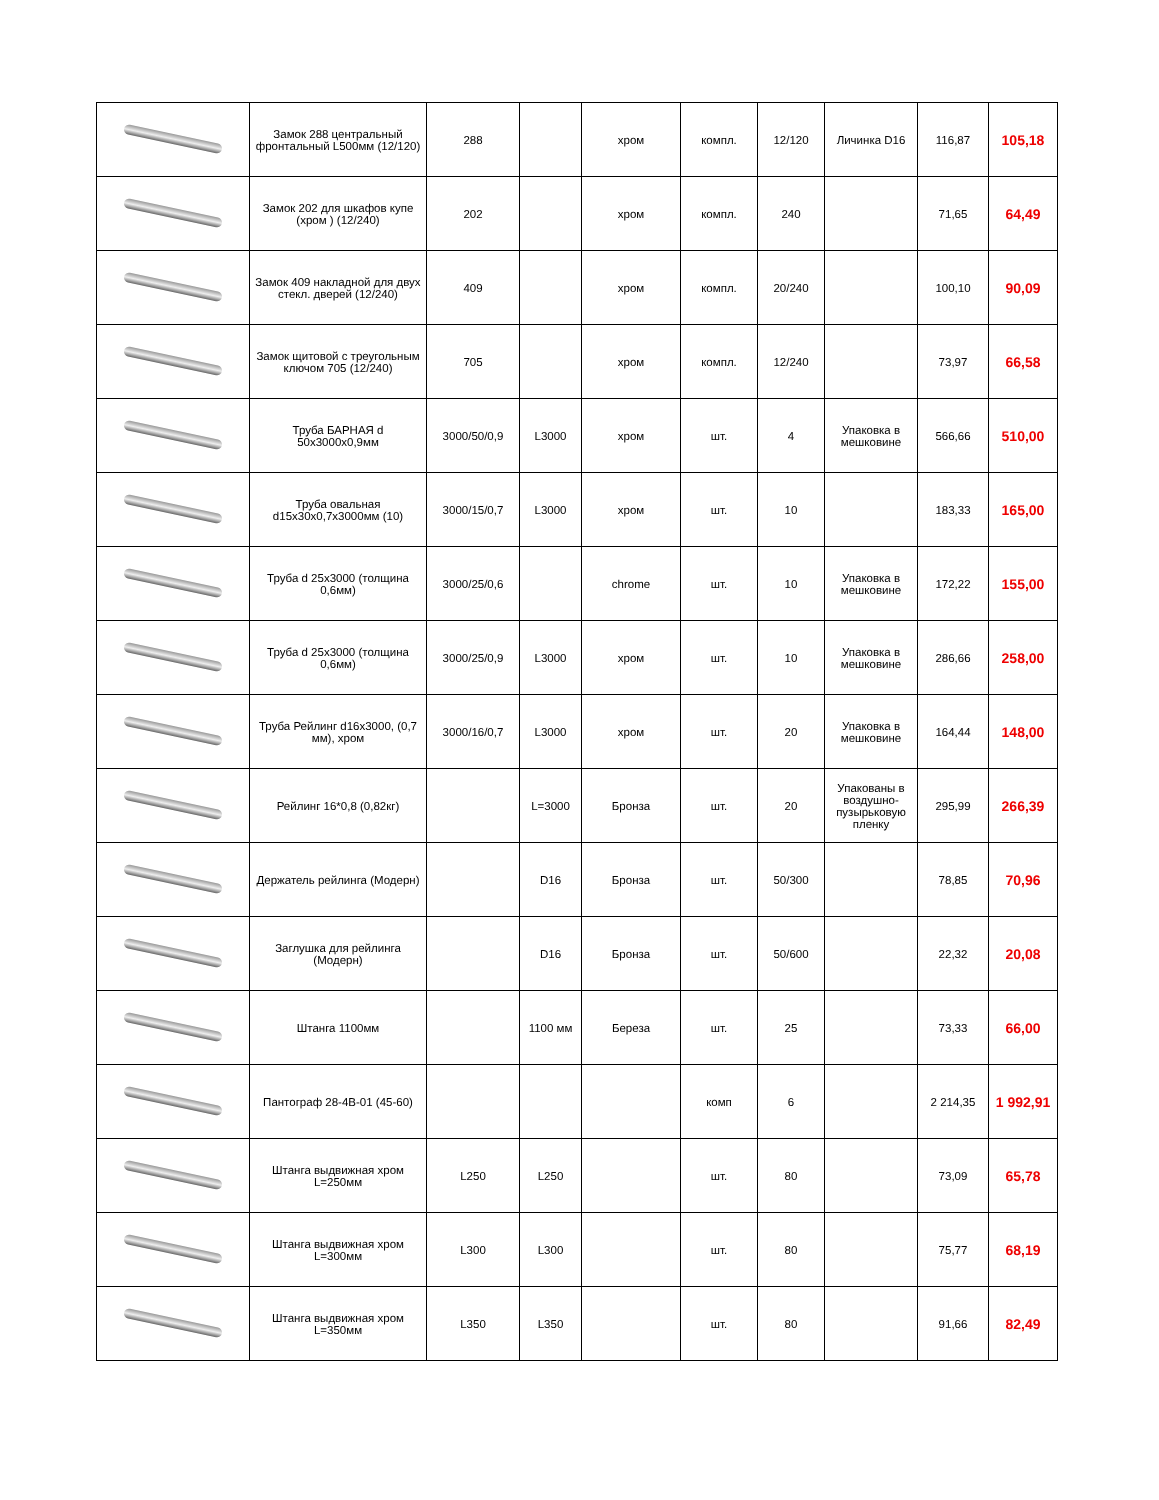| | Замок 288 центральный фронтальный L500мм (12/120) | 288 | | хром | компл. | 12/120 | Личинка D16 | 116,87 | 105,18 |
| | Замок 202 для шкафов купе (хром ) (12/240) | 202 | | хром | компл. | 240 | | 71,65 | 64,49 |
| | Замок 409 накладной для двух стекл. дверей (12/240) | 409 | | хром | компл. | 20/240 | | 100,10 | 90,09 |
| | Замок щитовой с треугольным ключом 705 (12/240) | 705 | | хром | компл. | 12/240 | | 73,97 | 66,58 |
| | Труба БАРНАЯ d 50x3000x0,9мм | 3000/50/0,9 | L3000 | хром | шт. | 4 | Упаковка в мешковине | 566,66 | 510,00 |
| | Труба овальная d15x30x0,7x3000мм (10) | 3000/15/0,7 | L3000 | хром | шт. | 10 | | 183,33 | 165,00 |
| | Труба d 25x3000 (толщина 0,6мм) | 3000/25/0,6 | | chrome | шт. | 10 | Упаковка в мешковине | 172,22 | 155,00 |
| | Труба d 25x3000 (толщина 0,6мм) | 3000/25/0,9 | L3000 | хром | шт. | 10 | Упаковка в мешковине | 286,66 | 258,00 |
| | Труба Рейлинг d16x3000, (0,7 мм), хром | 3000/16/0,7 | L3000 | хром | шт. | 20 | Упаковка в мешковине | 164,44 | 148,00 |
| | Рейлинг 16*0,8 (0,82кг) | | L=3000 | Бронза | шт. | 20 | Упакованы в воздушно-пузырьковую пленку | 295,99 | 266,39 |
| | Держатель рейлинга (Модерн) | | D16 | Бронза | шт. | 50/300 | | 78,85 | 70,96 |
| | Заглушка для рейлинга (Модерн) | | D16 | Бронза | шт. | 50/600 | | 22,32 | 20,08 |
| | Штанга 1100мм | | 1100 мм | Береза | шт. | 25 | | 73,33 | 66,00 |
| | Пантограф 28-4В-01 (45-60) | | | | комп | 6 | | 2 214,35 | 1 992,91 |
| | Штанга выдвижная хром L=250мм | L250 | L250 | | шт. | 80 | | 73,09 | 65,78 |
| | Штанга выдвижная хром L=300мм | L300 | L300 | | шт. | 80 | | 75,77 | 68,19 |
| | Штанга выдвижная хром L=350мм | L350 | L350 | | шт. | 80 | | 91,66 | 82,49 |